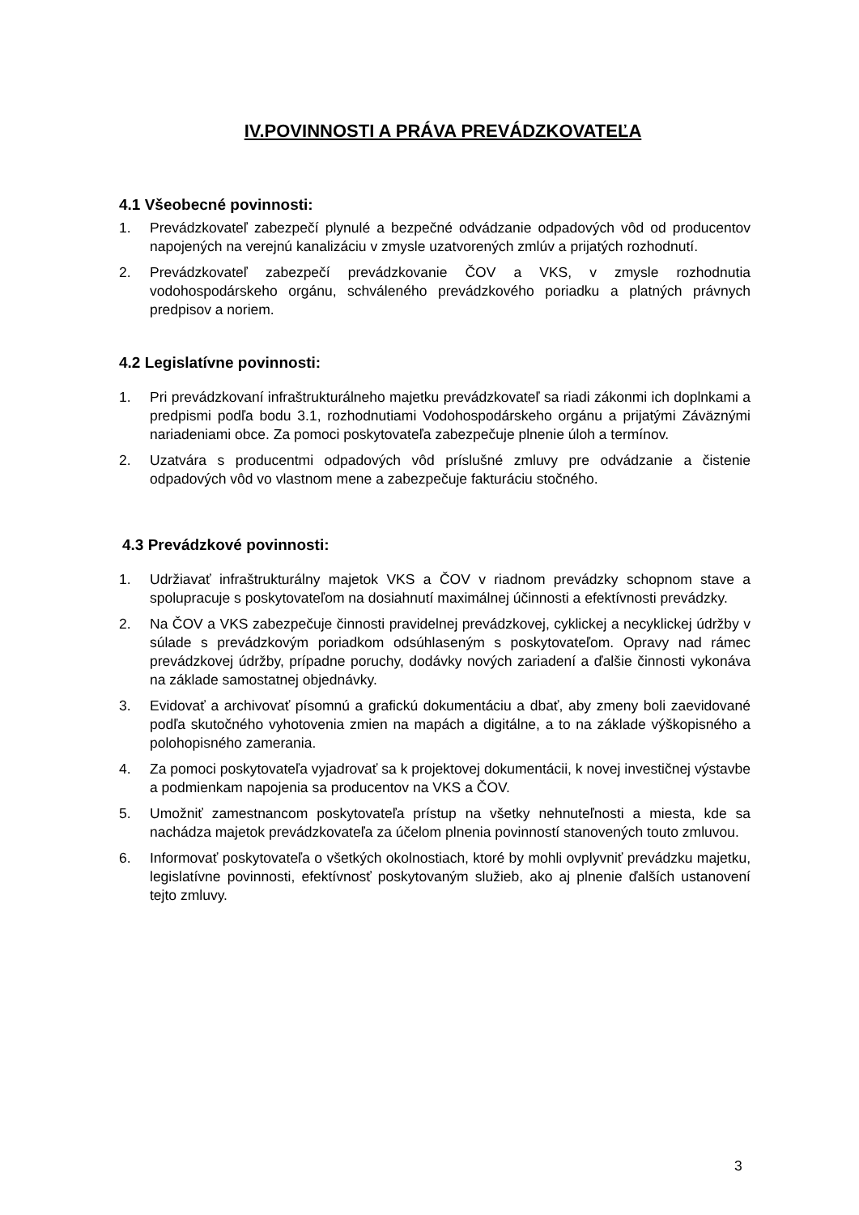IV.POVINNOSTI A PRÁVA PREVÁDZKOVATEĽA
4.1 Všeobecné povinnosti:
1. Prevádzkovateľ zabezpečí plynulé a bezpečné odvádzanie odpadových vôd od producentov napojených na verejnú kanalizáciu v zmysle uzatvorených zmlúv a prijatých rozhodnutí.
2. Prevádzkovateľ zabezpečí prevádzkovanie ČOV a VKS, v zmysle rozhodnutia vodohospodárskeho orgánu, schváleného prevádzkového poriadku a platných právnych predpisov a noriem.
4.2 Legislatívne povinnosti:
1. Pri prevádzkovaní infraštrukturálneho majetku prevádzkovateľ sa riadi zákonmi ich doplnkami a predpismi podľa bodu 3.1, rozhodnutiami Vodohospodárskeho orgánu a prijatými Záväznými nariadeniami obce. Za pomoci poskytovateľa zabezpečuje plnenie úloh a termínov.
2. Uzatvára s producentmi odpadových vôd príslušné zmluvy pre odvádzanie a čistenie odpadových vôd vo vlastnom mene a zabezpečuje fakturáciu stočného.
4.3 Prevádzkové povinnosti:
1. Udržiavať infraštrukturálny majetok VKS a ČOV v riadnom prevádzky schopnom stave a spolupracuje s poskytovateľom na dosiahnutí maximálnej účinnosti a efektívnosti prevádzky.
2. Na ČOV a VKS zabezpečuje činnosti pravidelnej prevádzkovej, cyklickej a necyklickej údržby v súlade s prevádzkovým poriadkom odsúhlaseným s poskytovateľom. Opravy nad rámec prevádzkovej údržby, prípadne poruchy, dodávky nových zariadení a ďalšie činnosti vykonáva na základe samostatnej objednávky.
3. Evidovať a archivovať písomnú a grafickú dokumentáciu a dbať, aby zmeny boli zaevidované podľa skutočného vyhotovenia zmien na mapách a digitálne, a to na základe výškopisného a polohopisného zamerania.
4. Za pomoci poskytovateľa vyjadrovať sa k projektovej dokumentácii, k novej investičnej výstavbe a podmienkam napojenia sa producentov na VKS a ČOV.
5. Umožniť zamestnancom poskytovateľa prístup na všetky nehnuteľnosti a miesta, kde sa nachádza majetok prevádzkovateľa za účelom plnenia povinností stanovených touto zmluvou.
6. Informovať poskytovateľa o všetkých okolnostiach, ktoré by mohli ovplyvniť prevádzku majetku, legislatívne povinnosti, efektívnosť poskytovaným služieb, ako aj plnenie ďalších ustanovení tejto zmluvy.
3